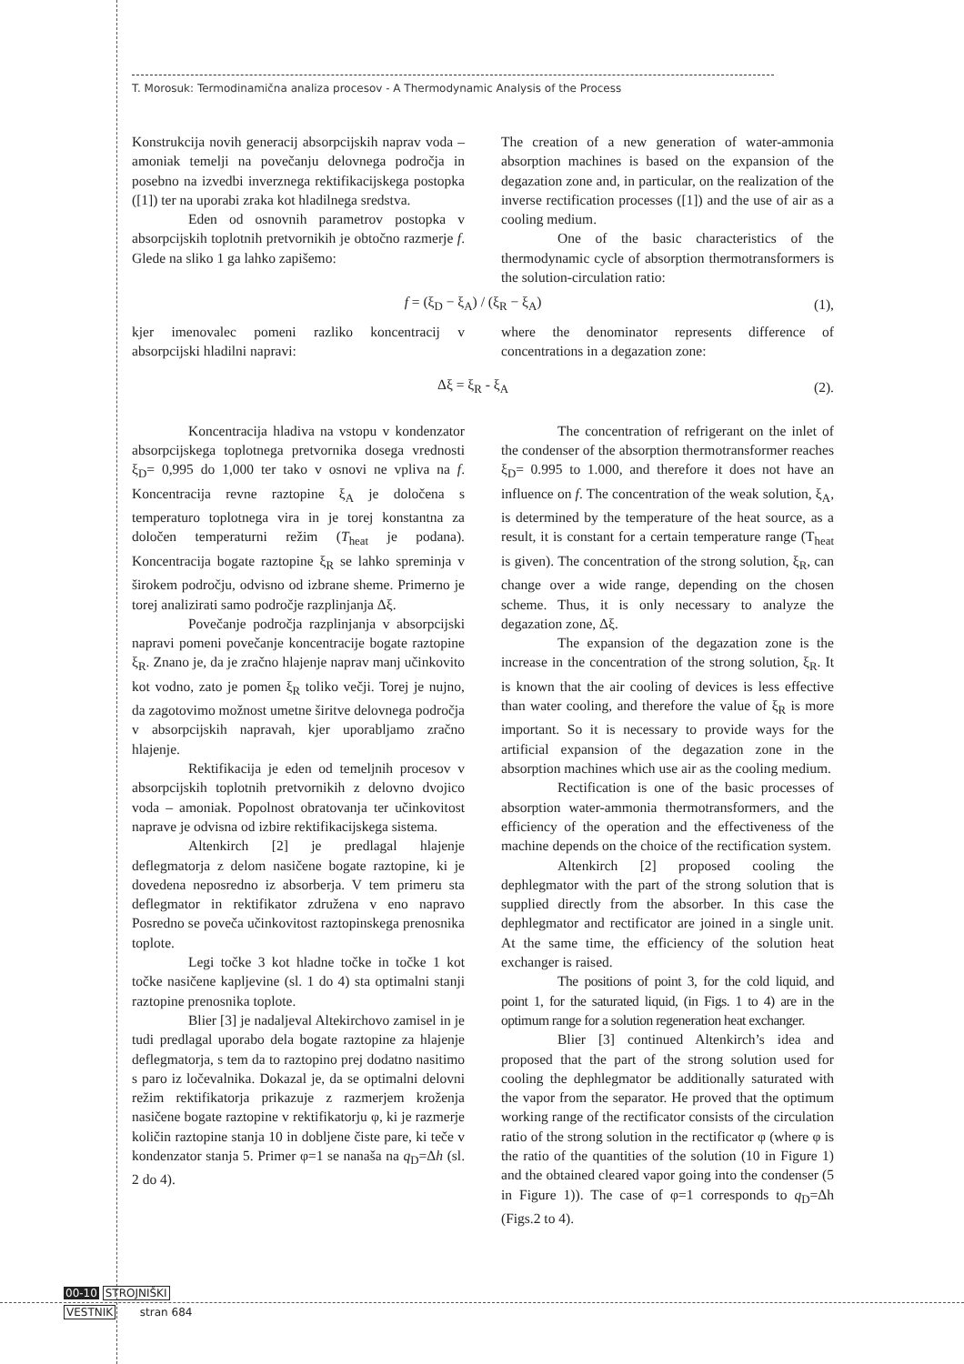T. Morosuk: Termodinamična analiza procesov - A Thermodynamic Analysis of the Process
Konstrukcija novih generacij absorpcijskih naprav voda – amoniak temelji na povečanju delovnega področja in posebno na izvedbi inverznega rektifikacijskega postopka ([1]) ter na uporabi zraka kot hladilnega sredstva.
Eden od osnovnih parametrov postopka v absorpcijskih toplotnih pretvornikih je obtočno razmerje f. Glede na sliko 1 ga lahko zapišemo:
The creation of a new generation of water-ammonia absorption machines is based on the expansion of the degazation zone and, in particular, on the realization of the inverse rectification processes ([1]) and the use of air as a cooling medium.
One of the basic characteristics of the thermodynamic cycle of absorption thermotransformers is the solution-circulation ratio:
f = (ξ<sub>D</sub> − ξ<sub>A</sub>) / (ξ<sub>R</sub> − ξ<sub>A</sub>) (1),
kjer imenovalec pomeni razliko koncentracij v absorpcijski hladilni napravi:
where the denominator represents difference of concentrations in a degazation zone:
Δξ = ξ<sub>R</sub> - ξ<sub>A</sub> (2).
Koncentracija hladiva na vstopu v kondenzator absorpcijskega toplotnega pretvornika dosega vrednosti ξ<sub>D</sub>= 0,995 do 1,000 ter tako v osnovi ne vpliva na f. Koncentracija revne raztopine ξ<sub>A</sub> je določena s temperaturo toplotnega vira in je torej konstantna za določen temperaturni režim (T<sub>heat</sub> je podana). Koncentracija bogate raztopine ξ<sub>R</sub> se lahko spreminja v širokem področju, odvisno od izbrane sheme. Primerno je torej analizirati samo področje razplinjanja Δξ.
Povečanje področja razplinjanja v absorpcijski napravi pomeni povečanje koncentracije bogate raztopine ξ<sub>R</sub>. Znano je, da je zračno hlajenje naprav manj učinkovito kot vodno, zato je pomen ξ<sub>R</sub> toliko večji. Torej je nujno, da zagotovimo možnost umetne širitve delovnega področja v absorpcijskih napravah, kjer uporabljamo zračno hlajenje.
Rektifikacija je eden od temeljnih procesov v absorpcijskih toplotnih pretvornikih z delovno dvojico voda – amoniak. Popolnost obratovanja ter učinkovitost naprave je odvisna od izbire rektifikacijskega sistema.
Altenkirch [2] je predlagal hlajenje deflegmatorja z delom nasičene bogate raztopine, ki je dovedena neposredno iz absorberja. V tem primeru sta deflegmator in rektifikator združena v eno napravo Posredno se poveča učinkovitost raztopinskega prenosnika toplote.
Legi točke 3 kot hladne točke in točke 1 kot točke nasičene kapljevine (sl. 1 do 4) sta optimalni stanji raztopine prenosnika toplote.
Blier [3] je nadaljeval Altekirchovo zamisel in je tudi predlagal uporabo dela bogate raztopine za hlajenje deflegmatorja, s tem da to raztopino prej dodatno nasitimo s paro iz ločevalnika. Dokazal je, da se optimalni delovni režim rektifikatorja prikazuje z razmerjem kroženja nasičene bogate raztopine v rektifikatorju φ, ki je razmerje količin raztopine stanja 10 in dobljene čiste pare, ki teče v kondenzator stanja 5. Primer φ=1 se nanaša na q<sub>D</sub>=Δh (sl. 2 do 4).
The concentration of refrigerant on the inlet of the condenser of the absorption thermotransformer reaches ξ<sub>D</sub>= 0.995 to 1.000, and therefore it does not have an influence on f. The concentration of the weak solution, ξ<sub>A</sub>, is determined by the temperature of the heat source, as a result, it is constant for a certain temperature range (T<sub>heat</sub> is given). The concentration of the strong solution, ξ<sub>R</sub>, can change over a wide range, depending on the chosen scheme. Thus, it is only necessary to analyze the degazation zone, Δξ.
The expansion of the degazation zone is the increase in the concentration of the strong solution, ξ<sub>R</sub>. It is known that the air cooling of devices is less effective than water cooling, and therefore the value of ξ<sub>R</sub> is more important. So it is necessary to provide ways for the artificial expansion of the degazation zone in the absorption machines which use air as the cooling medium.
Rectification is one of the basic processes of absorption water-ammonia thermotransformers, and the efficiency of the operation and the effectiveness of the machine depends on the choice of the rectification system.
Altenkirch [2] proposed cooling the dephlegmator with the part of the strong solution that is supplied directly from the absorber. In this case the dephlegmator and rectificator are joined in a single unit. At the same time, the efficiency of the solution heat exchanger is raised.
The positions of point 3, for the cold liquid, and point 1, for the saturated liquid, (in Figs. 1 to 4) are in the optimum range for a solution regeneration heat exchanger.
Blier [3] continued Altenkirch’s idea and proposed that the part of the strong solution used for cooling the dephlegmator be additionally saturated with the vapor from the separator. He proved that the optimum working range of the rectificator consists of the circulation ratio of the strong solution in the rectificator φ (where φ is the ratio of the quantities of the solution (10 in Figure 1) and the obtained cleared vapor going into the condenser (5 in Figure 1)). The case of φ=1 corresponds to q<sub>D</sub>=Δh (Figs.2 to 4).
00-10 STROJNIŠKI
VESTNIK stran 684